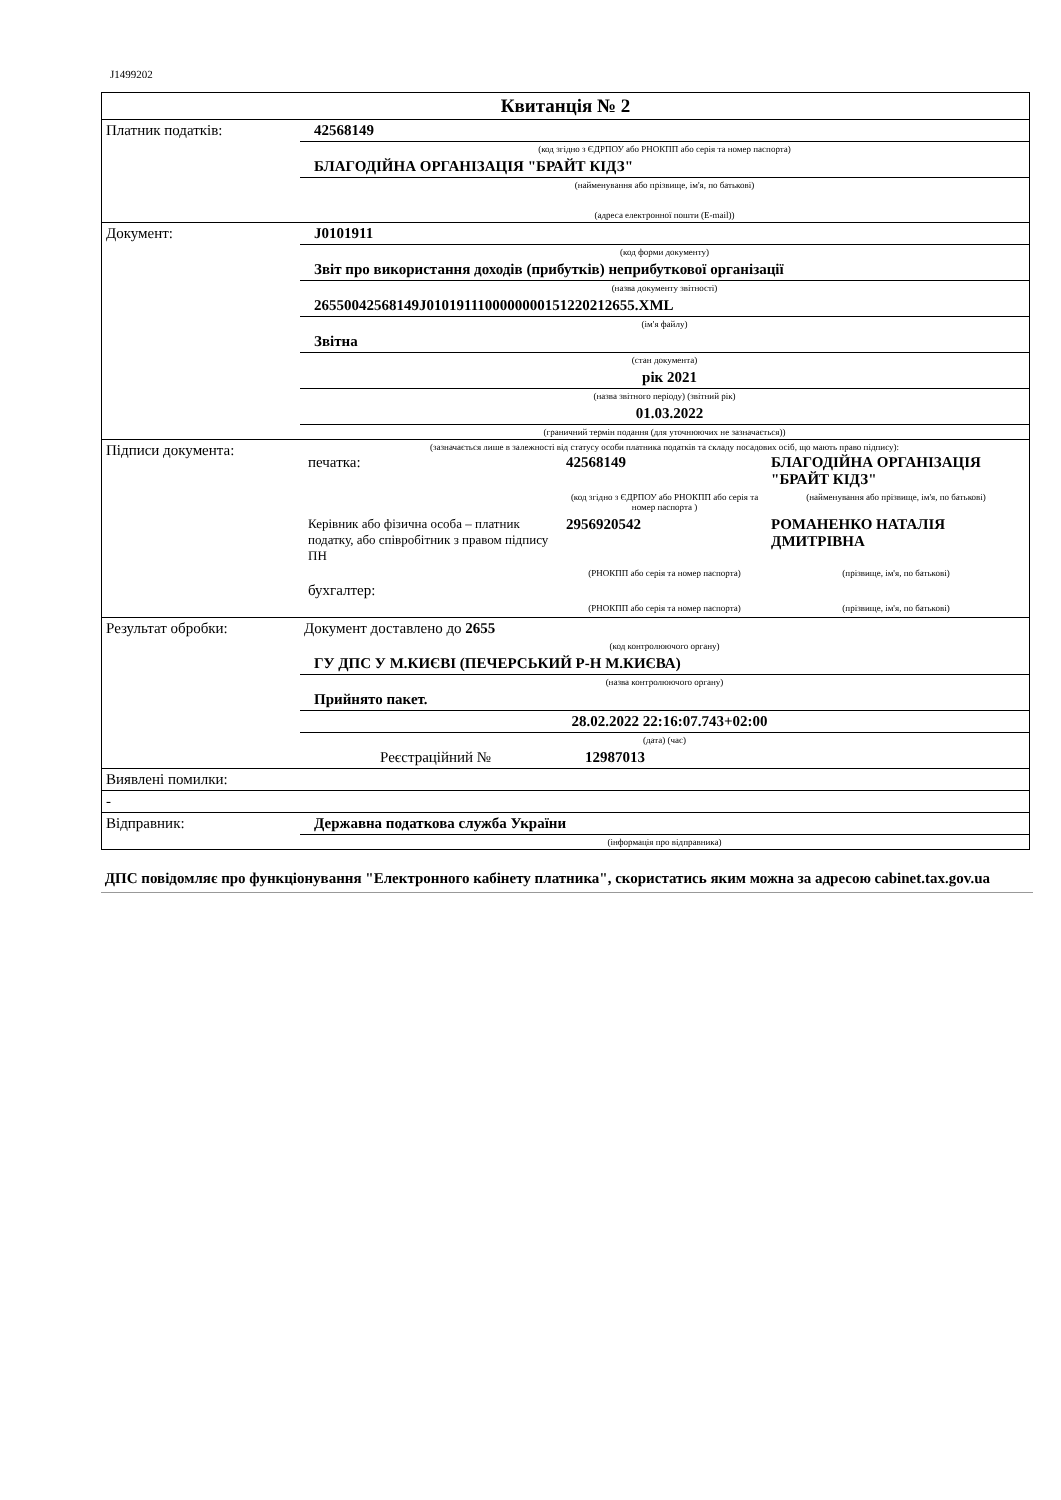J1499202
| Квитанція № 2 | |
| Платник податків: | 42568149 |
| | (код згідно з ЄДРПОУ або РНОКПП або серія та номер паспорта) |
| | БЛАГОДІЙНА ОРГАНІЗАЦІЯ "БРАЙТ КІДЗ" |
| | (найменування або прізвище, ім'я, по батькові) (адреса електронної пошти (E-mail)) |
| Документ: | J0101911 |
| | (код форми документу) |
| | Звіт про використання доходів (прибутків) неприбуткової організації |
| | (назва документу звітності) |
| | 26550042568149J0101911100000000151220212655.XML |
| | (ім'я файлу) |
| | Звітна |
| | (стан документа) |
| | рік 2021 |
| | (назва звітного періоду) (звітний рік) |
| | 01.03.2022 |
| | (граничний термін подання (для уточнюючих не зазначається)) |
| Підписи документа: | (зазначається лише в залежності від статусу особи платника податків та складу посадових осіб, що мають право підпису): / печатка: / 42568149 / БЛАГОДІЙНА ОРГАНІЗАЦІЯ "БРАЙТ КІДЗ" / / / (код згідно з ЄДРПОУ або РНОКПП або серія та номер паспорта ) / (найменування або прізвище, ім'я, по батькові) / / Керівник або фізична особа – платник податку, або співробітник з правом підпису ПН / 2956920542 / РОМАНЕНКО НАТАЛІЯ ДМИТРІВНА / / / (РНОКПП або серія та номер паспорта) / (прізвище, ім'я, по батькові) / / бухгалтер: / / / / / (РНОКПП або серія та номер паспорта) / (прізвище, ім'я, по батькові) / |
| Результат обробки: | Документ доставлено до 2655 |
| | (код контролюючого органу) |
| | ГУ ДПС У М.КИЄВІ (ПЕЧЕРСЬКИЙ Р-Н М.КИЄВА) |
| | (назва контролюючого органу) |
| | Прийнято пакет. |
| | 28.02.2022 22:16:07.743+02:00 |
| | (дата) (час) |
| | Реєстраційний № 12987013 |
| Виявлені помилки: | |
| - | |
| Відправник: | Державна податкова служба України |
| | (інформація про відправника) |
ДПС повідомляє про функціонування "Електронного кабінету платника", скористатись яким можна за адресою cabinet.tax.gov.ua